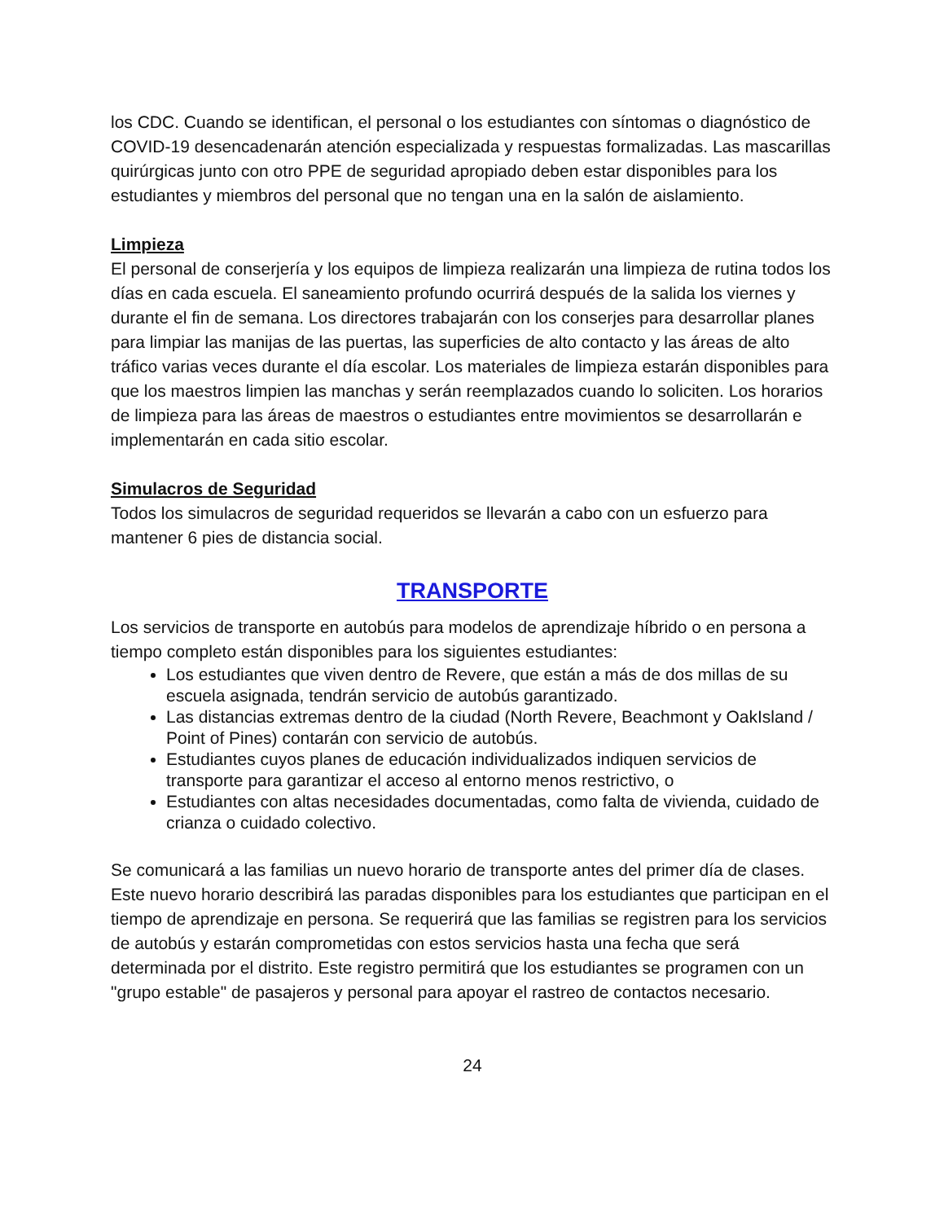los CDC. Cuando se identifican, el personal o los estudiantes con síntomas o diagnóstico de COVID-19 desencadenarán atención especializada y respuestas formalizadas. Las mascarillas quirúrgicas junto con otro PPE de seguridad apropiado deben estar disponibles para los estudiantes y miembros del personal que no tengan una en la salón de aislamiento.
Limpieza
El personal de conserjería y los equipos de limpieza realizarán una limpieza de rutina todos los días en cada escuela. El saneamiento profundo ocurrirá después de la salida los viernes y durante el fin de semana. Los directores trabajarán con los conserjes para desarrollar planes para limpiar las manijas de las puertas, las superficies de alto contacto y las áreas de alto tráfico varias veces durante el día escolar. Los materiales de limpieza estarán disponibles para que los maestros limpien las manchas y serán reemplazados cuando lo soliciten. Los horarios de limpieza para las áreas de maestros o estudiantes entre movimientos se desarrollarán e implementarán en cada sitio escolar.
Simulacros de Seguridad
Todos los simulacros de seguridad requeridos se llevarán a cabo con un esfuerzo para mantener 6 pies de distancia social.
TRANSPORTE
Los servicios de transporte en autobús para modelos de aprendizaje híbrido o en persona a tiempo completo están disponibles para los siguientes estudiantes:
Los estudiantes que viven dentro de Revere, que están a más de dos millas de su escuela asignada, tendrán servicio de autobús garantizado.
Las distancias extremas dentro de la ciudad (North Revere, Beachmont y OakIsland / Point of Pines) contarán con servicio de autobús.
Estudiantes cuyos planes de educación individualizados indiquen servicios de transporte para garantizar el acceso al entorno menos restrictivo, o
Estudiantes con altas necesidades documentadas, como falta de vivienda, cuidado de crianza o cuidado colectivo.
Se comunicará a las familias un nuevo horario de transporte antes del primer día de clases. Este nuevo horario describirá las paradas disponibles para los estudiantes que participan en el tiempo de aprendizaje en persona. Se requerirá que las familias se registren para los servicios de autobús y estarán comprometidas con estos servicios hasta una fecha que será determinada por el distrito. Este registro permitirá que los estudiantes se programen con un "grupo estable" de pasajeros y personal para apoyar el rastreo de contactos necesario.
24